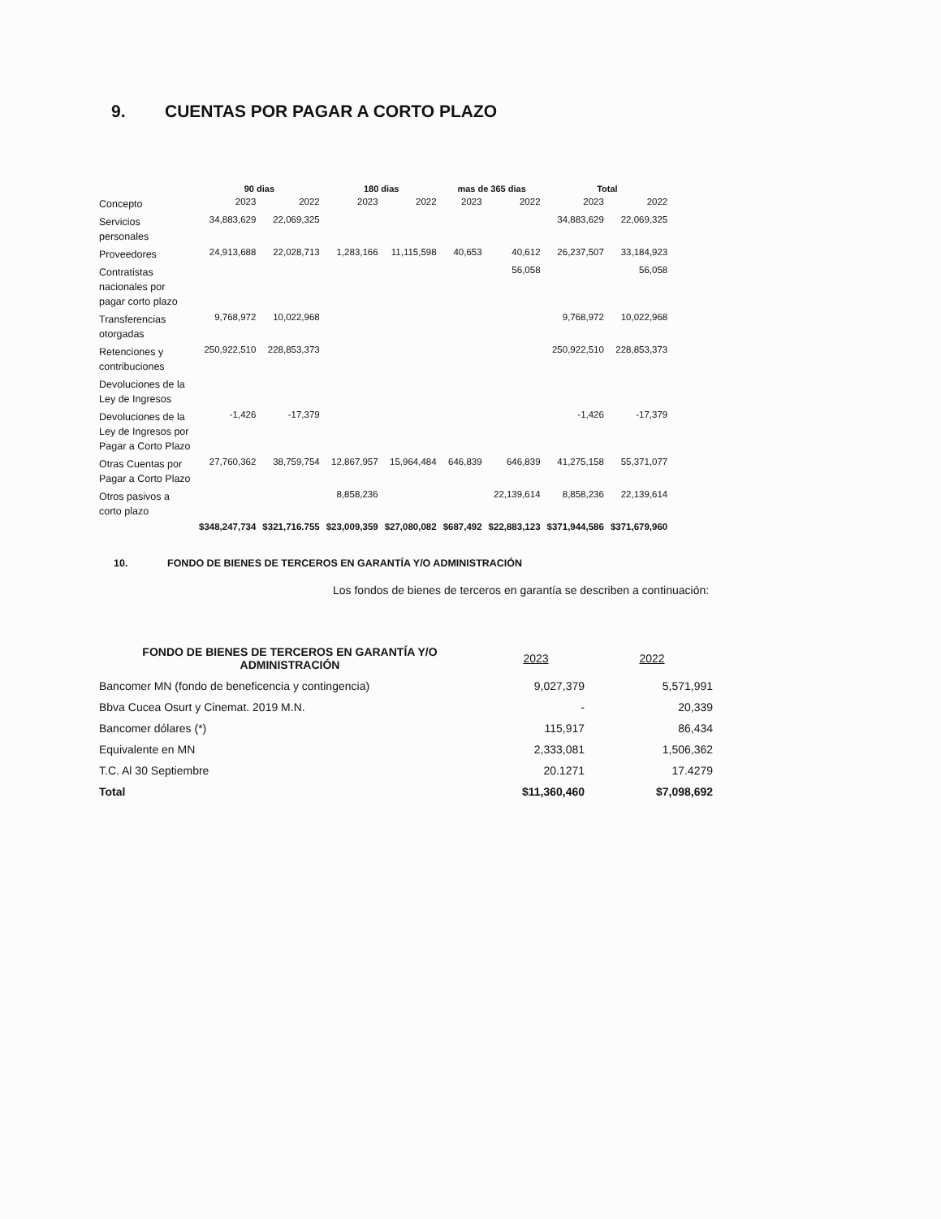9. CUENTAS POR PAGAR A CORTO PLAZO
| | 90 dias | | 180 dias | | mas de 365 dias | | Total | |
| --- | --- | --- | --- | --- | --- | --- | --- | --- |
| Concepto | 2023 | 2022 | 2023 | 2022 | 2023 | 2022 | 2023 | 2022 |
| Servicios personales | 34,883,629 | 22,069,325 | | | | | 34,883,629 | 22,069,325 |
| Proveedores | 24,913,688 | 22,028,713 | 1,283,166 | 11,115,598 | 40,653 | 40,612 | 26,237,507 | 33,184,923 |
| Contratistas nacionales por pagar corto plazo | | | | | | 56,058 | | 56,058 |
| Transferencias otorgadas | 9,768,972 | 10,022,968 | | | | | 9,768,972 | 10,022,968 |
| Retenciones y contribuciones | 250,922,510 | 228,853,373 | | | | | 250,922,510 | 228,853,373 |
| Devoluciones de la Ley de Ingresos | | | | | | | | |
| Devoluciones de la Ley de Ingresos por Pagar a Corto Plazo | -1,426 | -17,379 | | | | | -1,426 | -17,379 |
| Otras Cuentas por Pagar a Corto Plazo | 27,760,362 | 38,759,754 | 12,867,957 | 15,964,484 | 646,839 | 646,839 | 41,275,158 | 55,371,077 |
| Otros pasivos a corto plazo | | | 8,858,236 | | | 22,139,614 | 8,858,236 | 22,139,614 |
| | $348,247,734 | $321,716.755 | $23,009,359 | $27,080,082 | $687,492 | $22,883,123 | $371,944,586 | $371,679,960 |
10. FONDO DE BIENES DE TERCEROS EN GARANTÍA Y/O ADMINISTRACIÓN
Los fondos de bienes de terceros en garantía se describen a continuación:
| FONDO DE BIENES DE TERCEROS EN GARANTÍA Y/O ADMINISTRACIÓN | 2023 | 2022 |
| --- | --- | --- |
| Bancomer MN (fondo de beneficencia y contingencia) | 9,027,379 | 5,571,991 |
| Bbva Cucea Osurt y Cinemat. 2019 M.N. | - | 20,339 |
| Bancomer dólares (*) | 115,917 | 86,434 |
| Equivalente en MN | 2,333,081 | 1,506,362 |
| T.C. Al 30 Septiembre | 20.1271 | 17.4279 |
| Total | $11,360,460 | $7,098,692 |